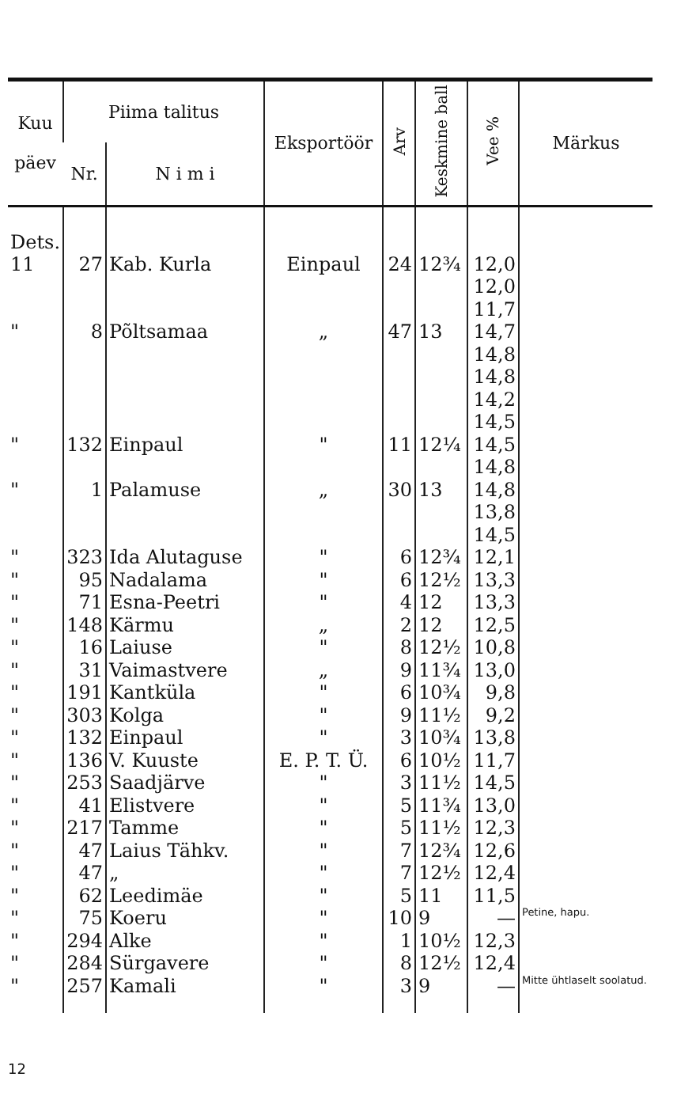| Kuu päev | Piima talitus | | Eksportöör | Arv | Keskmine ball | Vee % | Märkus |
| --- | --- | --- | --- | --- | --- | --- | --- |
| | Nr. | N i m i | | | | | |
| Dets. 11 | 27 | Kab. Kurla | Einpaul | 24 | 12¾ | 12,0 12,0 11,7 | |
| " | 8 | Põltsamaa | „ | 47 | 13 | 14,7 14,8 14,8 14,2 14,5 | |
| " | 132 | Einpaul | " | 11 | 12¼ | 14,5 14,8 | |
| " | 1 | Palamuse | „ | 30 | 13 | 14,8 13,8 14,5 | |
| " | 323 | Ida Alutaguse | " | 6 | 12¾ | 12,1 | |
| " | 95 | Nadalama | " | 6 | 12½ | 13,3 | |
| " | 71 | Esna-Peetri | " | 4 | 12 | 13,3 | |
| " | 148 | Kärmu | „ | 2 | 12 | 12,5 | |
| " | 16 | Laiuse | " | 8 | 12½ | 10,8 | |
| " | 31 | Vaimastvere | „ | 9 | 11¾ | 13,0 | |
| " | 191 | Kantküla | " | 6 | 10¾ | 9,8 | |
| " | 303 | Kolga | " | 9 | 11½ | 9,2 | |
| " | 132 | Einpaul | " | 3 | 10¾ | 13,8 | |
| " | 136 | V. Kuuste | E. P. T. Ü. | 6 | 10½ | 11,7 | |
| " | 253 | Saadjärve | " | 3 | 11½ | 14,5 | |
| " | 41 | Elistvere | " | 5 | 11¾ | 13,0 | |
| " | 217 | Tamme | " | 5 | 11½ | 12,3 | |
| " | 47 | Laius Tähkv. | " | 7 | 12¾ | 12,6 | |
| " | 47 | „ | " | 7 | 12½ | 12,4 | |
| " | 62 | Leedimäe | " | 5 | 11 | 11,5 | |
| " | 75 | Koeru | " | 10 | 9 | — | Petine, hapu. |
| " | 294 | Alke | " | 1 | 10½ | 12,3 | |
| " | 284 | Sürgavere | " | 8 | 12½ | 12,4 | |
| " | 257 | Kamali | " | 3 | 9 | — | Mitte ühtlaselt soolatud. |
12